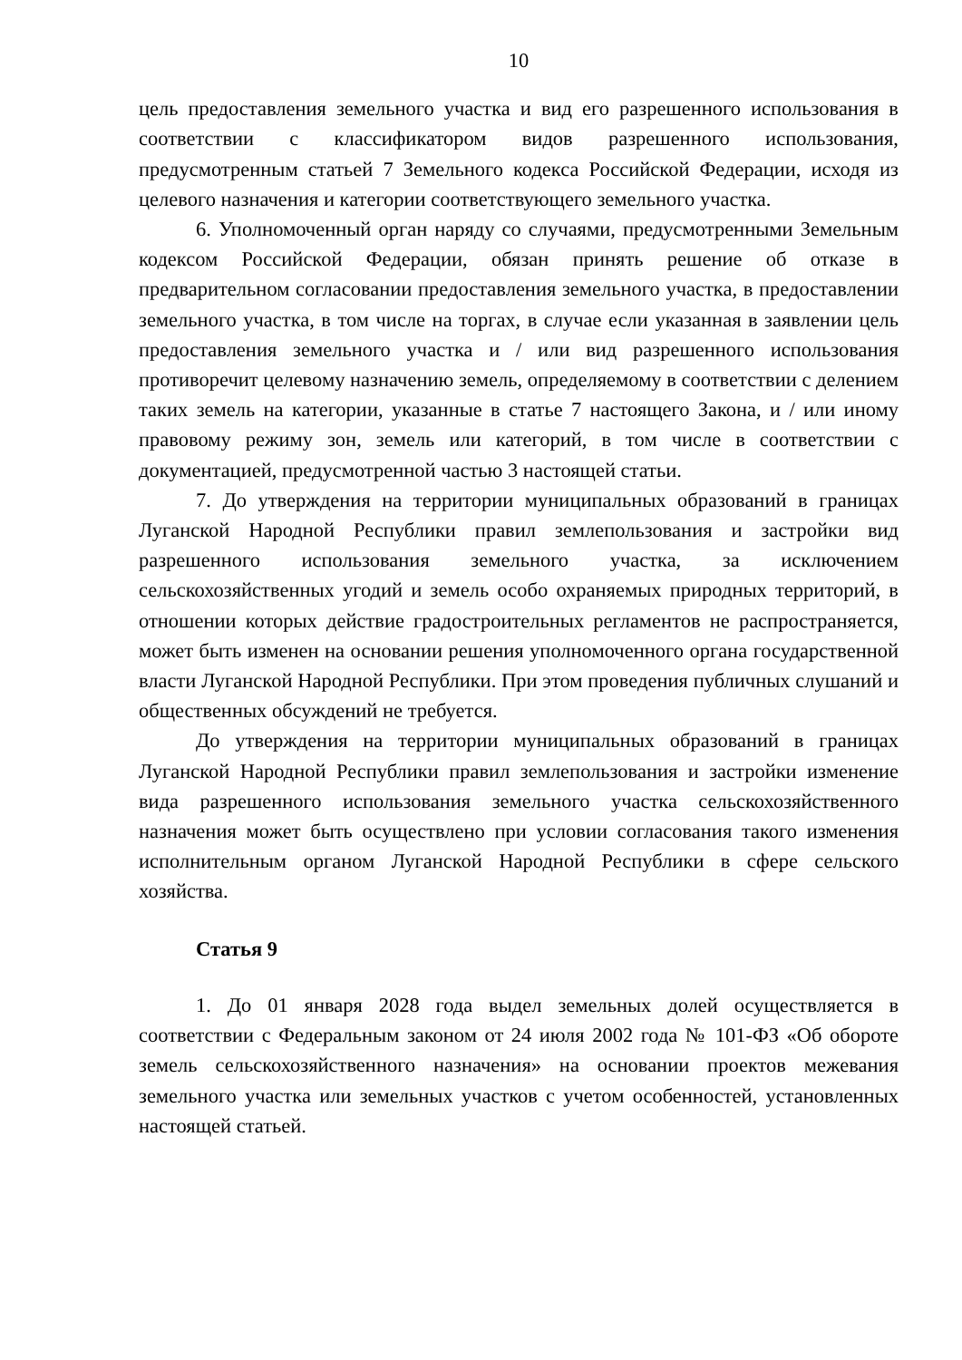10
цель предоставления земельного участка и вид его разрешенного использования в соответствии с классификатором видов разрешенного использования, предусмотренным статьей 7 Земельного кодекса Российской Федерации, исходя из целевого назначения и категории соответствующего земельного участка.
6. Уполномоченный орган наряду со случаями, предусмотренными Земельным кодексом Российской Федерации, обязан принять решение об отказе в предварительном согласовании предоставления земельного участка, в предоставлении земельного участка, в том числе на торгах, в случае если указанная в заявлении цель предоставления земельного участка и / или вид разрешенного использования противоречит целевому назначению земель, определяемому в соответствии с делением таких земель на категории, указанные в статье 7 настоящего Закона, и / или иному правовому режиму зон, земель или категорий, в том числе в соответствии с документацией, предусмотренной частью 3 настоящей статьи.
7. До утверждения на территории муниципальных образований в границах Луганской Народной Республики правил землепользования и застройки вид разрешенного использования земельного участка, за исключением сельскохозяйственных угодий и земель особо охраняемых природных территорий, в отношении которых действие градостроительных регламентов не распространяется, может быть изменен на основании решения уполномоченного органа государственной власти Луганской Народной Республики. При этом проведения публичных слушаний и общественных обсуждений не требуется.
До утверждения на территории муниципальных образований в границах Луганской Народной Республики правил землепользования и застройки изменение вида разрешенного использования земельного участка сельскохозяйственного назначения может быть осуществлено при условии согласования такого изменения исполнительным органом Луганской Народной Республики в сфере сельского хозяйства.
Статья 9
1. До 01 января 2028 года выдел земельных долей осуществляется в соответствии с Федеральным законом от 24 июля 2002 года № 101-ФЗ «Об обороте земель сельскохозяйственного назначения» на основании проектов межевания земельного участка или земельных участков с учетом особенностей, установленных настоящей статьей.